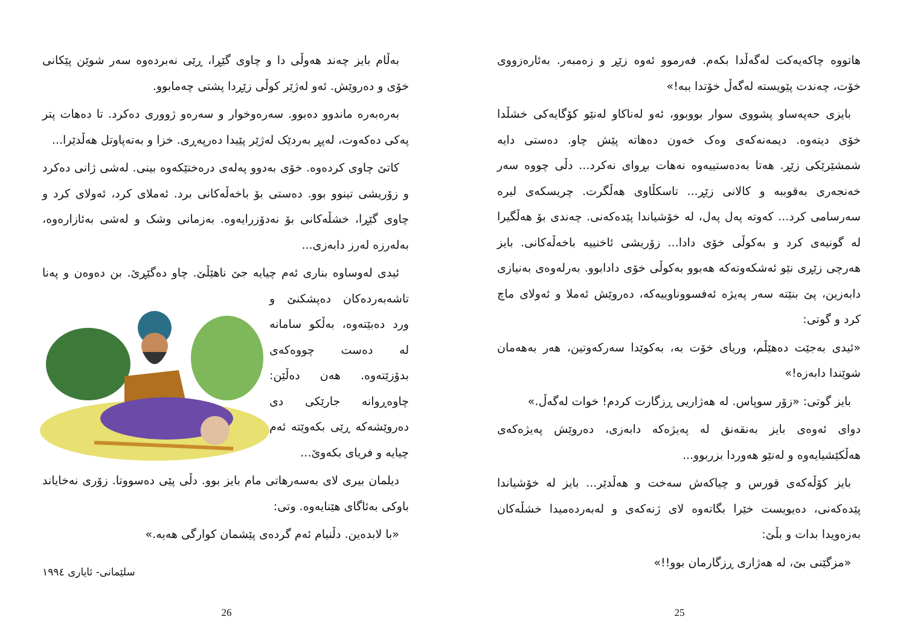هاتووە چاکەیەکت لەگەڵدا بکەم. فەرموو ئەوە زێڕ و زەمبەر. بەئارەزووی خۆت، چەندت پێویستە لەگەڵ خۆتدا ببە!»
بایزی حەپەساو پشووی سوار بووبوو، ئەو لەناکاو لەنێو کۆگایەکی خشڵدا خۆی دیتەوە. دیمەنەکەی وەک خەون دەهاتە پێش چاو. دەستی دایە شمشێرێکی زێڕ. هەتا بەدەستییەوە نەهات بڕوای نەکرد... دڵی چووە سەر خەنجەری بەقوببە و کالانی زێڕ... تاسکڵاوی هەڵگرت. چریسکەی لیرە سەرسامی کرد... کەوتە پەل پەل، لە خۆشیاندا پێدەکەنی. چەندی بۆ هەڵگیرا لە گونیەی کرد و بەکوڵی خۆی دادا... زۆریشی ئاخنییە باخەڵەکانی. بایز هەرچی زێڕی نێو ئەشکەوتەکە هەبوو بەکوڵی خۆی دادابوو. بەرلەوەی بەنیازی دابەزین، پێ بنێتە سەر پەیژە ئەفسووناوییەکە، دەروێش ئەملا و ئەولای ماچ کرد و گوتی:
«ئیدی بەجێت دەهێڵم، وریای خۆت بە، بەکوێدا سەرکەوتین، هەر بەهەمان شوێندا دابەزە!»
بایز گوتی: «زۆر سوپاس. لە هەژاریی ڕزگارت کردم! خوات لەگەڵ.»
دوای ئەوەی بایز بەنقەنق لە پەیژەکە دابەزی، دەروێش پەیژەکەی هەڵکێشیایەوە و لەنێو هەوردا بزربوو...
بایز کۆڵەکەی قورس و چیاکەش سەخت و هەڵدێر... بایز لە خۆشیاندا پێدەکەنی، دەیویست خێرا بگاتەوە لای ژنەکەی و لەبەردەمیدا خشڵەکان بەزەویدا بدات و بڵێ:
«مزگێنی بێ، لە هەژاری ڕزگارمان بوو!!»
25
بەڵام بایز چەند هەوڵی دا و چاوی گێڕا، ڕێی نەبردەوە سەر شوێن پێکانی خۆی و دەروێش. ئەو لەژێر کوڵی زێڕدا پشتی چەمابوو.
بەرەبەرە ماندوو دەبوو. سەرەوخوار و سەرەو ژووری دەکرد. تا دەهات پتر پەکی دەکەوت، لەپڕ بەردێک لەژێر پێیدا دەرپەڕی. خزا و بەتەپاوتل هەڵدێرا...
کاتێ چاوی کردەوە. خۆی بەدوو پەلەی درەختێکەوە بینی. لەشی ژانی دەکرد و زۆریشی تینوو بوو. دەستی بۆ باخەڵەکانی برد. ئەملای کرد، ئەولای کرد و چاوی گێڕا، خشڵەکانی بۆ نەدۆزرایەوە. بەزمانی وشک و لەشی بەئازارەوە، بەلەرزە لەرز دابەزی...
ئیدی لەوساوە بناری ئەم چیایە جێ ناهێڵێ. چاو دەگێڕێ. بن دەوەن و پەنا تاشەبەردەکان دەپشکنێ و ورد دەبێتەوە، بەڵکو سامانە لە دەست چووەکەی بدۆزێتەوە. هەن دەڵێن: چاوەڕوانە جارێکی دی دەروێشەکە ڕێی بکەوێتە ئەم چیایە و فریای بکەوێ...
دیلمان بیری لای بەسەرهاتی مام بایز بوو. دڵی پێی دەسووتا. زۆری نەخایاند باوکی بەئاگای هێنایەوە. وتی:
«با لابدەین. دڵنیام ئەم گردەی پێشمان کوارگی هەیە.»
سلێمانی- ئایاری ١٩٩٤
26